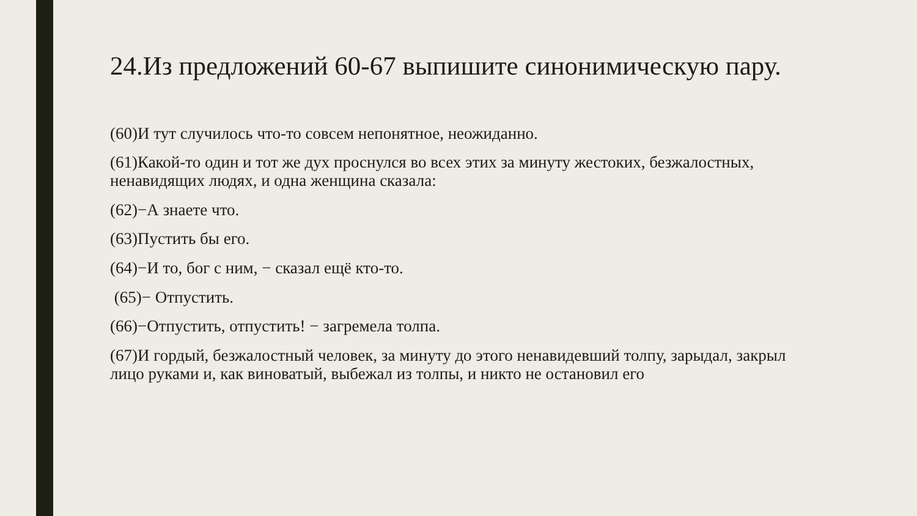24.Из предложений 60-67 выпишите синонимическую пару.
(60)И тут случилось что-то совсем непонятное, неожиданно.
(61)Какой-то один и тот же дух проснулся во всех этих за минуту жестоких, безжалостных, ненавидящих людях, и одна женщина сказала:
(62)−А знаете что.
(63)Пустить бы его.
(64)−И то, бог с ним, − сказал ещё кто-то.
(65)− Отпустить.
(66)−Отпустить, отпустить! − загремела толпа.
(67)И гордый, безжалостный человек, за минуту до этого ненавидевший толпу, зарыдал, закрыл лицо руками и, как виноватый, выбежал из толпы, и никто не остановил его